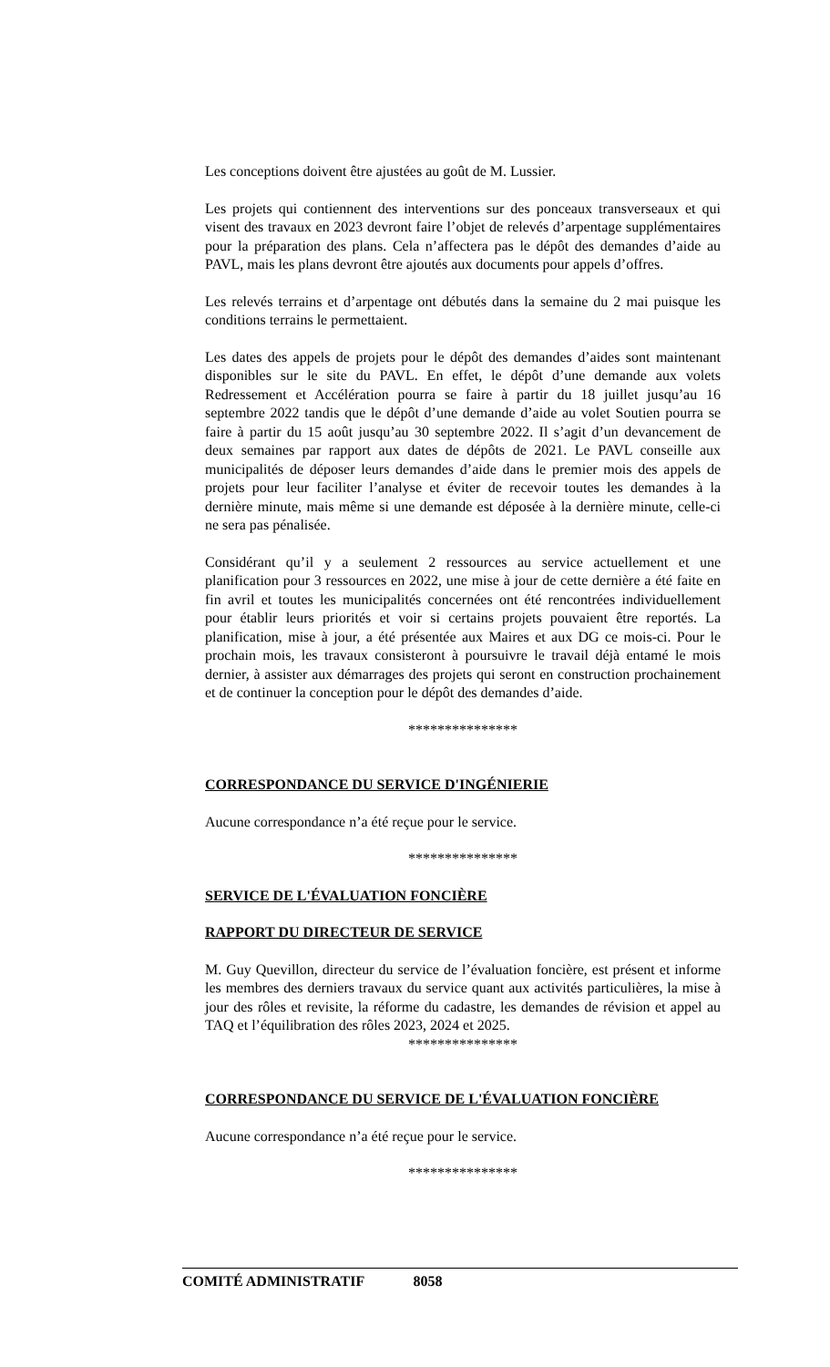Les conceptions doivent être ajustées au goût de M. Lussier.
Les projets qui contiennent des interventions sur des ponceaux transverseaux et qui visent des travaux en 2023 devront faire l’objet de relevés d’arpentage supplémentaires pour la préparation des plans. Cela n’affectera pas le dépôt des demandes d’aide au PAVL, mais les plans devront être ajoutés aux documents pour appels d’offres.
Les relevés terrains et d’arpentage ont débutés dans la semaine du 2 mai puisque les conditions terrains le permettaient.
Les dates des appels de projets pour le dépôt des demandes d’aides sont maintenant disponibles sur le site du PAVL. En effet, le dépôt d’une demande aux volets Redressement et Accélération pourra se faire à partir du 18 juillet jusqu’au 16 septembre 2022 tandis que le dépôt d’une demande d’aide au volet Soutien pourra se faire à partir du 15 août jusqu’au 30 septembre 2022. Il s’agit d’un devancement de deux semaines par rapport aux dates de dépôts de 2021. Le PAVL conseille aux municipalités de déposer leurs demandes d’aide dans le premier mois des appels de projets pour leur faciliter l’analyse et éviter de recevoir toutes les demandes à la dernière minute, mais même si une demande est déposée à la dernière minute, celle-ci ne sera pas pénalisée.
Considérant qu’il y a seulement 2 ressources au service actuellement et une planification pour 3 ressources en 2022, une mise à jour de cette dernière a été faite en fin avril et toutes les municipalités concernées ont été rencontrées individuellement pour établir leurs priorités et voir si certains projets pouvaient être reportés. La planification, mise à jour, a été présentée aux Maires et aux DG ce mois-ci. Pour le prochain mois, les travaux consisteront à poursuivre le travail déjà entamé le mois dernier, à assister aux démarrages des projets qui seront en construction prochainement et de continuer la conception pour le dépôt des demandes d’aide.
***************
CORRESPONDANCE DU SERVICE D'INGÉNIERIE
Aucune correspondance n’a été reçue pour le service.
***************
SERVICE DE L'ÉVALUATION FONCIÈRE
RAPPORT DU DIRECTEUR DE SERVICE
M. Guy Quevillon, directeur du service de l’évaluation foncière, est présent et informe les membres des derniers travaux du service quant aux activités particulières, la mise à jour des rôles et revisite, la réforme du cadastre, les demandes de révision et appel au TAQ et l’équilibration des rôles 2023, 2024 et 2025.
***************
CORRESPONDANCE DU SERVICE DE L'ÉVALUATION FONCIÈRE
Aucune correspondance n’a été reçue pour le service.
***************
COMITÉ ADMINISTRATIF 8058